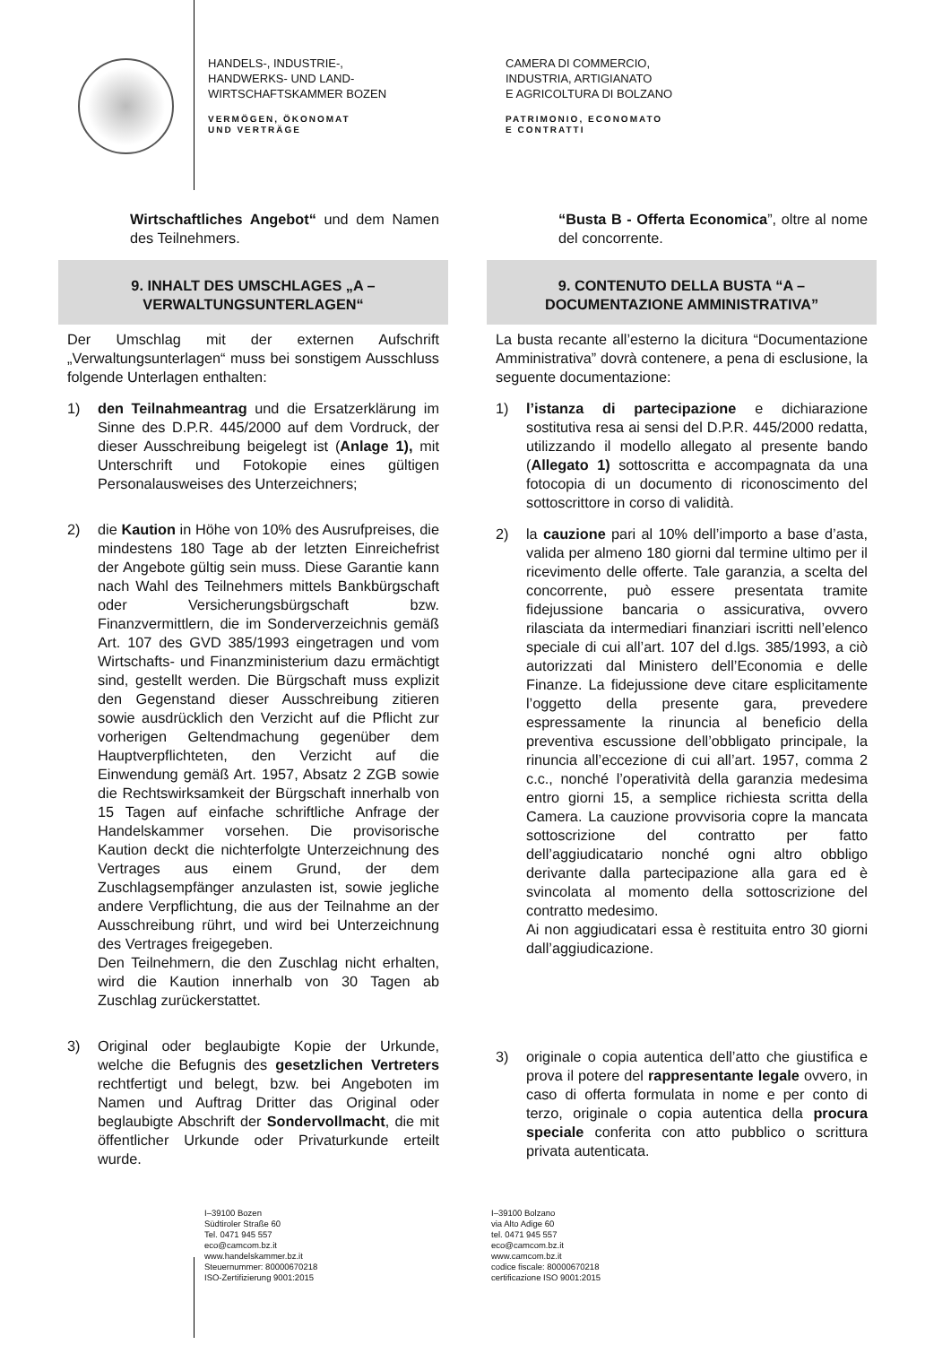HANDELS-, INDUSTRIE-,
HANDWERKS- UND LAND-
WIRTSCHAFTSKAMMER BOZEN
VERMÖGEN, ÖKONOMAT
UND VERTRÄGE
CAMERA DI COMMERCIO,
INDUSTRIA, ARTIGIANATO
E AGRICOLTURA DI BOLZANO
PATRIMONIO, ECONOMATO
E CONTRATTI
Wirtschaftliches Angebot“ und dem Namen des Teilnehmers.
9. INHALT DES UMSCHLAGES „A – VERWALTUNGSUNTERLAGEN“
Der Umschlag mit der externen Aufschrift „Verwaltungsunterlagen“ muss bei sonstigem Ausschluss folgende Unterlagen enthalten:
1) den Teilnahmeantrag und die Ersatzerklärung im Sinne des D.P.R. 445/2000 auf dem Vordruck, der dieser Ausschreibung beigelegt ist (Anlage 1), mit Unterschrift und Fotokopie eines gültigen Personalausweises des Unterzeichners;
2) die Kaution in Höhe von 10% des Ausrufpreises, die mindestens 180 Tage ab der letzten Einreichefrist der Angebote gültig sein muss. Diese Garantie kann nach Wahl des Teilnehmers mittels Bankbürgschaft oder Versicherungsbürgschaft bzw. Finanzvermittlern, die im Sonderverzeichnis gemäß Art. 107 des GVD 385/1993 eingetragen und vom Wirtschafts- und Finanzministerium dazu ermächtigt sind, gestellt werden. Die Bürgschaft muss explizit den Gegenstand dieser Ausschreibung zitieren sowie ausdrücklich den Verzicht auf die Pflicht zur vorherigen Geltendmachung gegenüber dem Hauptverpflichteten, den Verzicht auf die Einwendung gemäß Art. 1957, Absatz 2 ZGB sowie die Rechtswirksamkeit der Bürgschaft innerhalb von 15 Tagen auf einfache schriftliche Anfrage der Handelskammer vorsehen. Die provisorische Kaution deckt die nichterfolgte Unterzeichnung des Vertrages aus einem Grund, der dem Zuschlagsempfänger anzulasten ist, sowie jegliche andere Verpflichtung, die aus der Teilnahme an der Ausschreibung rührt, und wird bei Unterzeichnung des Vertrages freigegeben.
Den Teilnehmern, die den Zuschlag nicht erhalten, wird die Kaution innerhalb von 30 Tagen ab Zuschlag zurückerstattet.
3) Original oder beglaubigte Kopie der Urkunde, welche die Befugnis des gesetzlichen Vertreters rechtfertigt und belegt, bzw. bei Angeboten im Namen und Auftrag Dritter das Original oder beglaubigte Abschrift der Sondervollmacht, die mit öffentlicher Urkunde oder Privaturkunde erteilt wurde.
“Busta B - Offerta Economica”, oltre al nome del concorrente.
9. CONTENUTO DELLA BUSTA “A – DOCUMENTAZIONE AMMINISTRATIVA”
La busta recante all’esterno la dicitura “Documentazione Amministrativa” dovrà contenere, a pena di esclusione, la seguente documentazione:
1) l’istanza di partecipazione e dichiarazione sostitutiva resa ai sensi del D.P.R. 445/2000 redatta, utilizzando il modello allegato al presente bando (Allegato 1) sottoscritta e accompagnata da una fotocopia di un documento di riconoscimento del sottoscrittore in corso di validità.
2) la cauzione pari al 10% dell’importo a base d’asta, valida per almeno 180 giorni dal termine ultimo per il ricevimento delle offerte. Tale garanzia, a scelta del concorrente, può essere presentata tramite fidejussione bancaria o assicurativa, ovvero rilasciata da intermediari finanziari iscritti nell’elenco speciale di cui all’art. 107 del d.lgs. 385/1993, a ciò autorizzati dal Ministero dell’Economia e delle Finanze. La fidejussione deve citare esplicitamente l’oggetto della presente gara, prevedere espressamente la rinuncia al beneficio della preventiva escussione dell’obbligato principale, la rinuncia all’eccezione di cui all’art. 1957, comma 2 c.c., nonché l’operatività della garanzia medesima entro giorni 15, a semplice richiesta scritta della Camera. La cauzione provvisoria copre la mancata sottoscrizione del contratto per fatto dell’aggiudicatario nonché ogni altro obbligo derivante dalla partecipazione alla gara ed è svincolata al momento della sottoscrizione del contratto medesimo.
Ai non aggiudicatari essa è restituita entro 30 giorni dall’aggiudicazione.
3) originale o copia autentica dell’atto che giustifica e prova il potere del rappresentante legale ovvero, in caso di offerta formulata in nome e per conto di terzo, originale o copia autentica della procura speciale conferita con atto pubblico o scrittura privata autenticata.
I–39100 Bozen
Südtiroler Straße 60
Tel. 0471 945 557
eco@camcom.bz.it
www.handelskammer.bz.it
Steuernummer: 80000670218
ISO-Zertifizierung 9001:2015
I–39100 Bolzano
via Alto Adige 60
tel. 0471 945 557
eco@camcom.bz.it
www.camcom.bz.it
codice fiscale: 80000670218
certificazione ISO 9001:2015